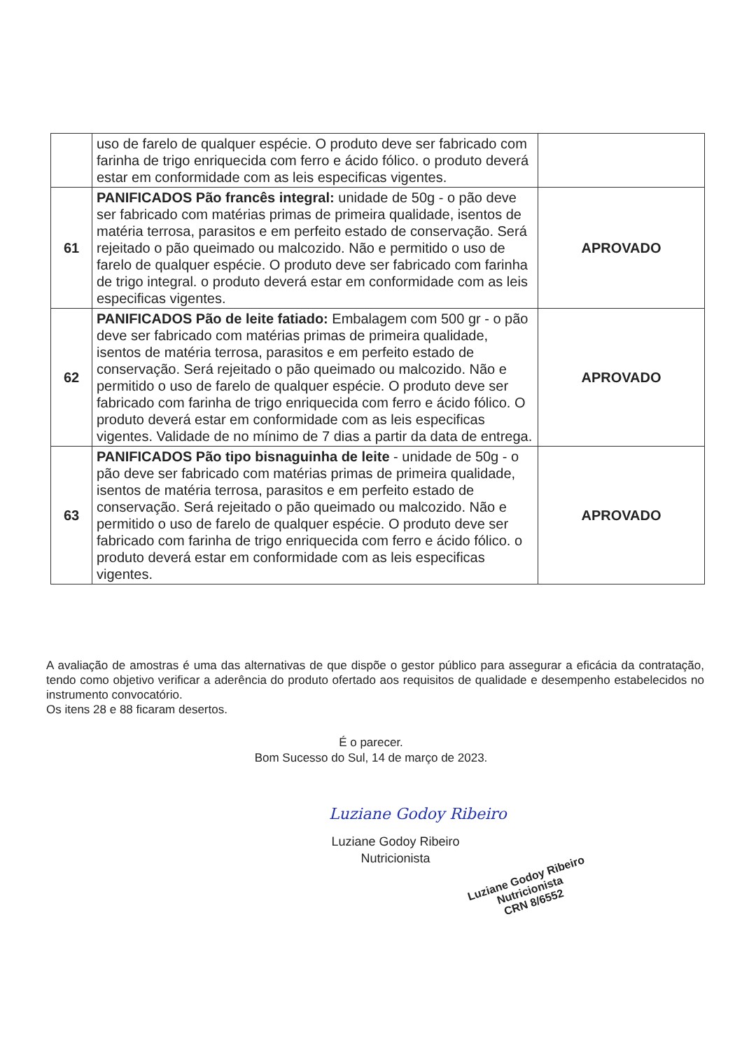| | uso de farelo de qualquer espécie. O produto deve ser fabricado com farinha de trigo enriquecida com ferro e ácido fólico. o produto deverá estar em conformidade com as leis especificas vigentes. | |
| 61 | PANIFICADOS Pão francês integral: unidade de 50g - o pão deve ser fabricado com matérias primas de primeira qualidade, isentos de matéria terrosa, parasitos e em perfeito estado de conservação. Será rejeitado o pão queimado ou malcozido. Não e permitido o uso de farelo de qualquer espécie. O produto deve ser fabricado com farinha de trigo integral. o produto deverá estar em conformidade com as leis especificas vigentes. | APROVADO |
| 62 | PANIFICADOS Pão de leite fatiado: Embalagem com 500 gr - o pão deve ser fabricado com matérias primas de primeira qualidade, isentos de matéria terrosa, parasitos e em perfeito estado de conservação. Será rejeitado o pão queimado ou malcozido. Não e permitido o uso de farelo de qualquer espécie. O produto deve ser fabricado com farinha de trigo enriquecida com ferro e ácido fólico. O produto deverá estar em conformidade com as leis especificas vigentes. Validade de no mínimo de 7 dias a partir da data de entrega. | APROVADO |
| 63 | PANIFICADOS Pão tipo bisnaguinha de leite - unidade de 50g - o pão deve ser fabricado com matérias primas de primeira qualidade, isentos de matéria terrosa, parasitos e em perfeito estado de conservação. Será rejeitado o pão queimado ou malcozido. Não e permitido o uso de farelo de qualquer espécie. O produto deve ser fabricado com farinha de trigo enriquecida com ferro e ácido fólico. o produto deverá estar em conformidade com as leis especificas vigentes. | APROVADO |
A avaliação de amostras é uma das alternativas de que dispõe o gestor público para assegurar a eficácia da contratação, tendo como objetivo verificar a aderência do produto ofertado aos requisitos de qualidade e desempenho estabelecidos no instrumento convocatório.
Os itens 28 e 88 ficaram desertos.
É o parecer.
Bom Sucesso do Sul, 14 de março de 2023.
Luziane Godoy Ribeiro
Luziane Godoy Ribeiro
Nutricionista
Luziane Godoy Ribeiro
Nutricionista
CRN 8/6552